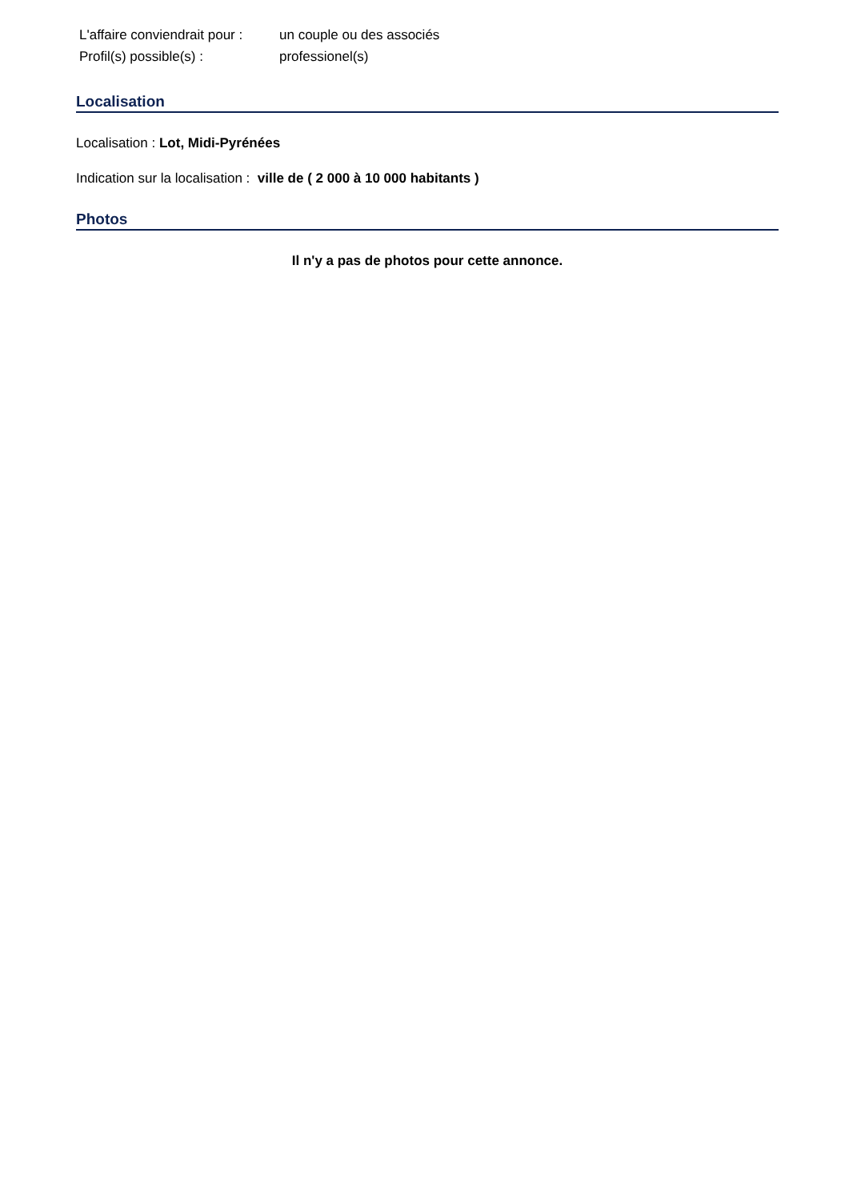| L'affaire conviendrait pour : | un couple ou des associés |
| Profil(s) possible(s) : | professionel(s) |
Localisation
Localisation : Lot, Midi-Pyrénées
Indication sur la localisation : ville de ( 2 000 à 10 000 habitants )
Photos
Il n'y a pas de photos pour cette annonce.